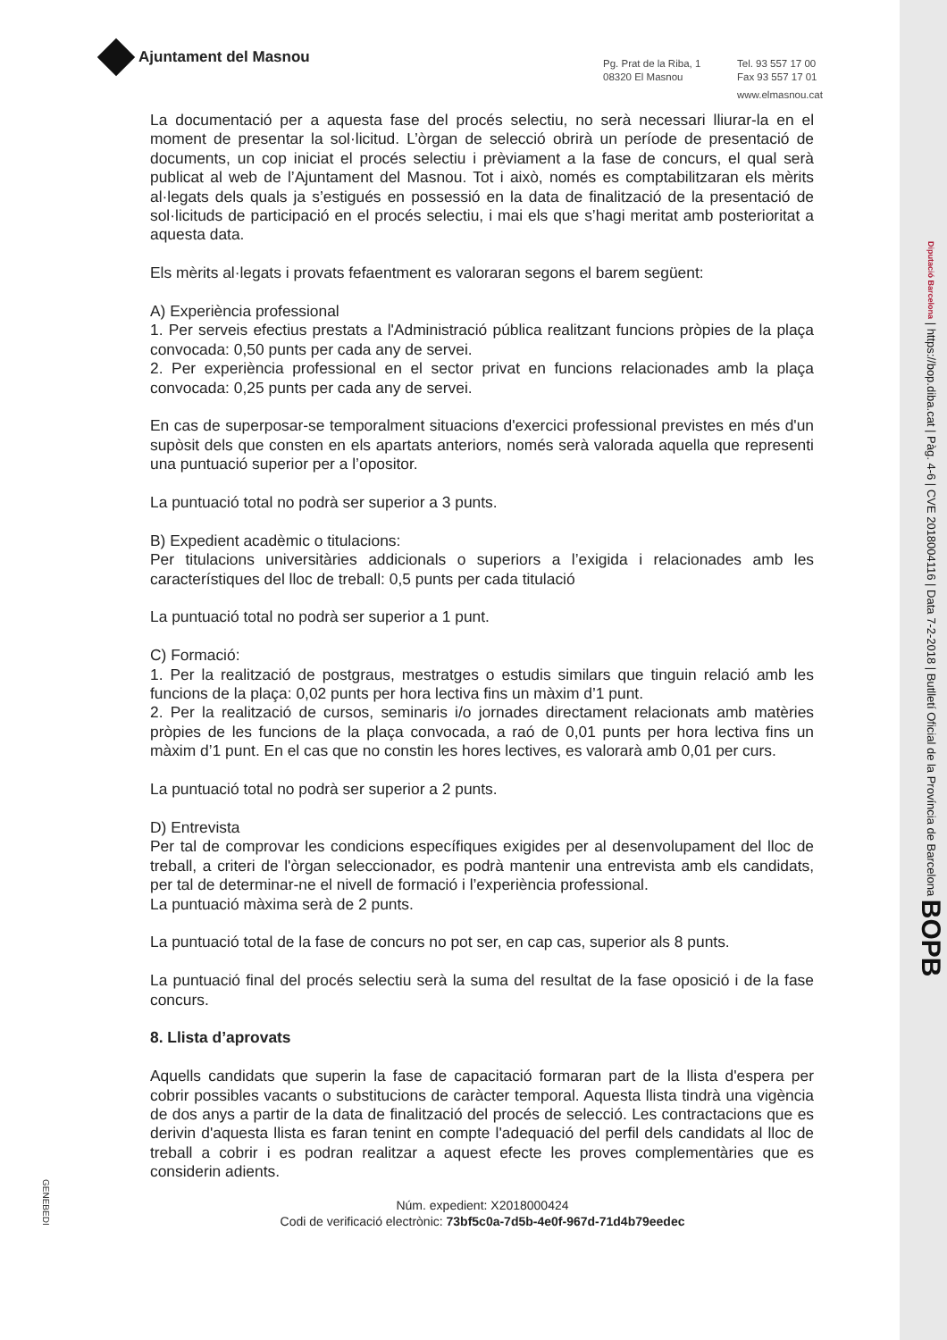Ajuntament del Masnou
Pg. Prat de la Riba, 1
08320 El Masnou
Tel. 93 557 17 00
Fax 93 557 17 01
www.elmasnou.cat
La documentació per a aquesta fase del procés selectiu, no serà necessari lliurar-la en el moment de presentar la sol·licitud. L’òrgan de selecció obrirà un període de presentació de documents, un cop iniciat el procés selectiu i prèviament a la fase de concurs, el qual serà publicat al web de l’Ajuntament del Masnou. Tot i això, només es comptabilitzaran els mèrits al·legats dels quals ja s’estigués en possessió en la data de finalització de la presentació de sol·licituds de participació en el procés selectiu, i mai els que s’hagi meritat amb posterioritat a aquesta data.
Els mèrits al·legats i provats fefaentment es valoraran segons el barem següent:
A) Experiència professional
1. Per serveis efectius prestats a l'Administració pública realitzant funcions pròpies de la plaça convocada: 0,50 punts per cada any de servei.
2. Per experiència professional en el sector privat en funcions relacionades amb la plaça convocada: 0,25 punts per cada any de servei.
En cas de superposar-se temporalment situacions d'exercici professional previstes en més d'un supòsit dels que consten en els apartats anteriors, només serà valorada aquella que representi una puntuació superior per a l’opositor.
La puntuació total no podrà ser superior a 3 punts.
B) Expedient acadèmic o titulacions:
Per titulacions universitàries addicionals o superiors a l’exigida i relacionades amb les característiques del lloc de treball: 0,5 punts per cada titulació
La puntuació total no podrà ser superior a 1 punt.
C) Formació:
1. Per la realització de postgraus, mestratges o estudis similars que tinguin relació amb les funcions de la plaça: 0,02 punts per hora lectiva fins un màxim d’1 punt.
2. Per la realització de cursos, seminaris i/o jornades directament relacionats amb matèries pròpies de les funcions de la plaça convocada, a raó de 0,01 punts per hora lectiva fins un màxim d’1 punt. En el cas que no constin les hores lectives, es valorarà amb 0,01 per curs.
La puntuació total no podrà ser superior a 2 punts.
D) Entrevista
Per tal de comprovar les condicions específiques exigides per al desenvolupament del lloc de treball, a criteri de l'òrgan seleccionador, es podrà mantenir una entrevista amb els candidats, per tal de determinar-ne el nivell de formació i l’experiència professional.
La puntuació màxima serà de 2 punts.
La puntuació total de la fase de concurs no pot ser, en cap cas, superior als 8 punts.
La puntuació final del procés selectiu serà la suma del resultat de la fase oposició i de la fase concurs.
8. Llista d’aprovats
Aquells candidats que superin la fase de capacitació formaran part de la llista d'espera per cobrir possibles vacants o substitucions de caràcter temporal. Aquesta llista tindrà una vigència de dos anys a partir de la data de finalització del procés de selecció. Les contractacions que es derivin d'aquesta llista es faran tenint en compte l'adequació del perfil dels candidats al lloc de treball a cobrir i es podran realitzar a aquest efecte les proves complementàries que es considerin adients.
Núm. expedient: X2018000424
Codi de verificació electrònic: 73bf5c0a-7d5b-4e0f-967d-71d4b79eedec
GENEBEDI
Diputació Barcelona | https://bop.diba.cat | Pàg. 4-6 | CVE 2018004116 | Data 7-2-2018 | Butlletí Oficial de la Província de Barcelona BOPB